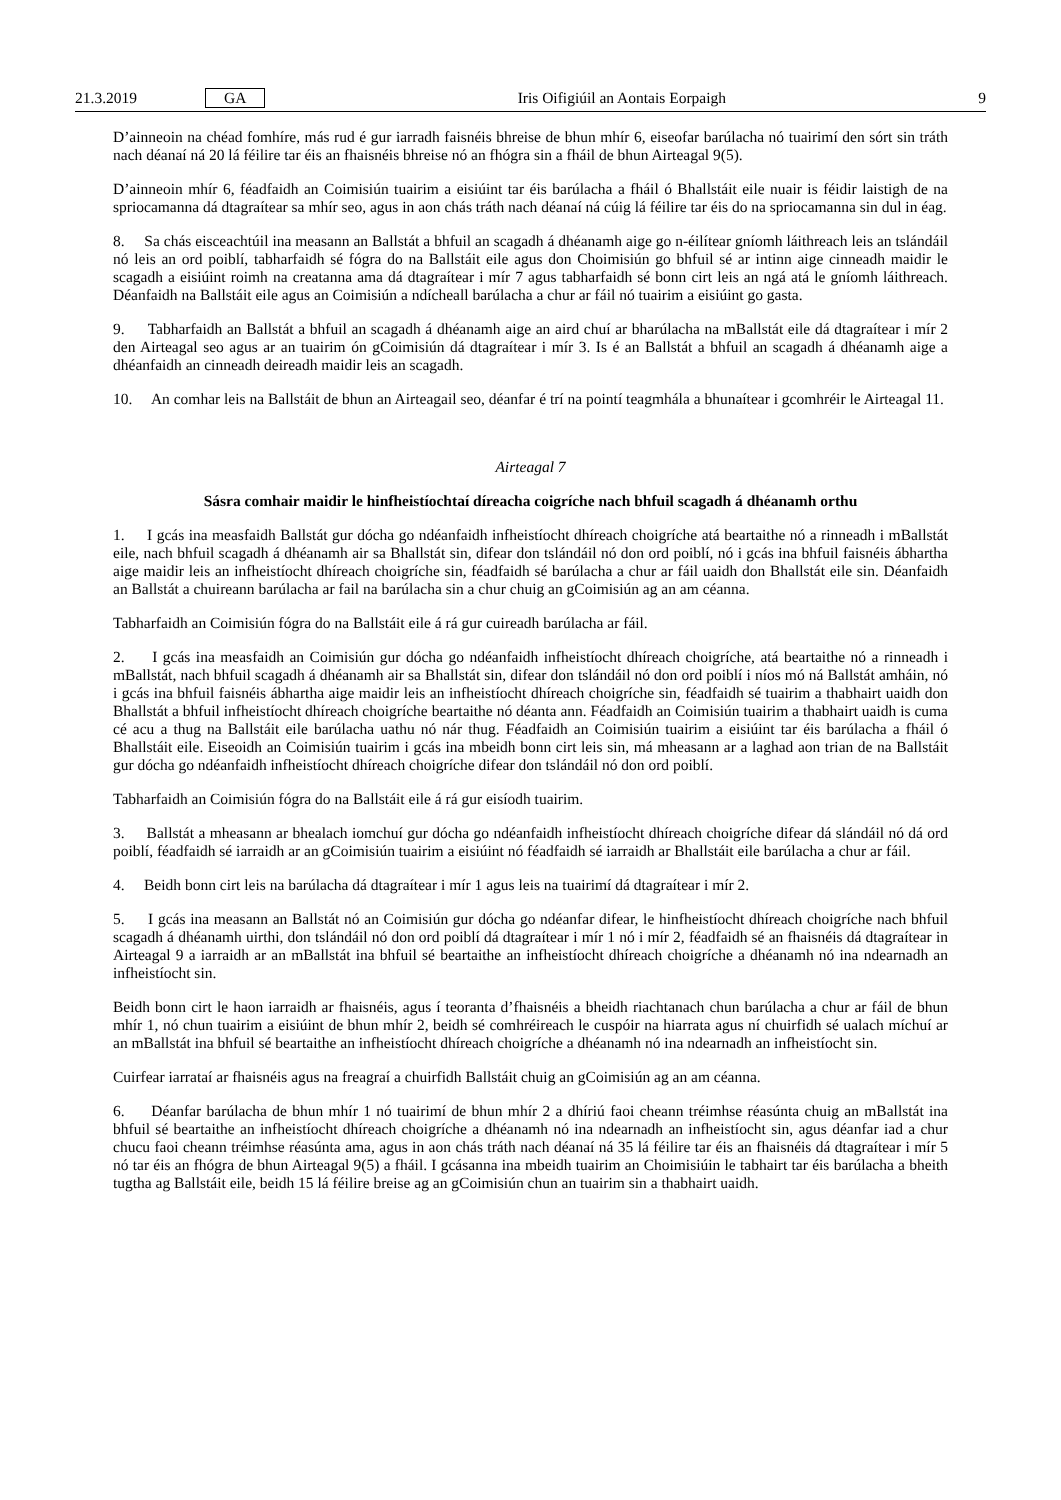21.3.2019 GA Iris Oifigiúil an Aontais Eorpaigh 9
D’ainneoin na chéad fomhíre, más rud é gur iarradh faisnéis bhreise de bhun mhír 6, eiseofar barúlacha nó tuairimí den sórt sin tráth nach déanaí ná 20 lá féilire tar éis an fhaisnéis bhreise nó an fhógra sin a fháil de bhun Airteagal 9(5).
D’ainneoin mhír 6, féadfaidh an Coimisiún tuairim a eisiúint tar éis barúlacha a fháil ó Bhallstáit eile nuair is féidir laistigh de na spriocamanna dá dtagraítear sa mhír seo, agus in aon chás tráth nach déanaí ná cúig lá féilire tar éis do na spriocamanna sin dul in éag.
8. Sa chás eisceachtúil ina measann an Ballstát a bhfuil an scagadh á dhéanamh aige go n-éilítear gníomh láithreach leis an tslándáil nó leis an ord poiblí, tabharfaidh sé fógra do na Ballstáit eile agus don Choimisiún go bhfuil sé ar intinn aige cinneadh maidir le scagadh a eisiúint roimh na creatanna ama dá dtagraítear i mír 7 agus tabharfaidh sé bonn cirt leis an ngá atá le gníomh láithreach. Déanfaidh na Ballstáit eile agus an Coimisiún a ndícheall barúlacha a chur ar fáil nó tuairim a eisiúint go gasta.
9. Tabharfaidh an Ballstát a bhfuil an scagadh á dhéanamh aige an aird chuí ar bharúlacha na mBallstát eile dá dtagraítear i mír 2 den Airteagal seo agus ar an tuairim ón gCoimisiún dá dtagraítear i mír 3. Is é an Ballstát a bhfuil an scagadh á dhéanamh aige a dhéanfaidh an cinneadh deireadh maidir leis an scagadh.
10. An comhar leis na Ballstáit de bhun an Airteagail seo, déanfar é trí na pointí teagmhála a bhunaítear i gcomhréir le Airteagal 11.
Airteagal 7
Sásra comhair maidir le hinfheistíochtaí díreacha coigríche nach bhfuil scagadh á dhéanamh orthu
1. I gcás ina measfaidh Ballstát gur dócha go ndéanfaidh infheistíocht dhíreach choigríche atá beartaithe nó a rinneadh i mBallstát eile, nach bhfuil scagadh á dhéanamh air sa Bhallstát sin, difear don tslándáil nó don ord poiblí, nó i gcás ina bhfuil faisnéis ábhartha aige maidir leis an infheistíocht dhíreach choigríche sin, féadfaidh sé barúlacha a chur ar fáil uaidh don Bhallstát eile sin. Déanfaidh an Ballstát a chuireann barúlacha ar fail na barúlacha sin a chur chuig an gCoimisiún ag an am céanna.
Tabharfaidh an Coimisiún fógra do na Ballstáit eile á rá gur cuireadh barúlacha ar fáil.
2. I gcás ina measfaidh an Coimisiún gur dócha go ndéanfaidh infheistíocht dhíreach choigríche, atá beartaithe nó a rinneadh i mBallstát, nach bhfuil scagadh á dhéanamh air sa Bhallstát sin, difear don tslándáil nó don ord poiblí i níos mó ná Ballstát amháin, nó i gcás ina bhfuil faisnéis ábhartha aige maidir leis an infheistíocht dhíreach choigríche sin, féadfaidh sé tuairim a thabhairt uaidh don Bhallstát a bhfuil infheistíocht dhíreach choigríche beartaithe nó déanta ann. Féadfaidh an Coimisiún tuairim a thabhairt uaidh is cuma cé acu a thug na Ballstáit eile barúlacha uathu nó nár thug. Féadfaidh an Coimisiún tuairim a eisiúint tar éis barúlacha a fháil ó Bhallstáit eile. Eiseoidh an Coimisiún tuairim i gcás ina mbeidh bonn cirt leis sin, má mheasann ar a laghad aon trian de na Ballstáit gur dócha go ndéanfaidh infheistíocht dhíreach choigríche difear don tslándáil nó don ord poiblí.
Tabharfaidh an Coimisiún fógra do na Ballstáit eile á rá gur eisíodh tuairim.
3. Ballstát a mheasann ar bhealach iomchuí gur dócha go ndéanfaidh infheistíocht dhíreach choigríche difear dá slándáil nó dá ord poiblí, féadfaidh sé iarraidh ar an gCoimisiún tuairim a eisiúint nó féadfaidh sé iarraidh ar Bhallstáit eile barúlacha a chur ar fáil.
4. Beidh bonn cirt leis na barúlacha dá dtagraítear i mír 1 agus leis na tuairimí dá dtagraítear i mír 2.
5. I gcás ina measann an Ballstát nó an Coimisiún gur dócha go ndéanfar difear, le hinfheistíocht dhíreach choigríche nach bhfuil scagadh á dhéanamh uirthi, don tslándáil nó don ord poiblí dá dtagraítear i mír 1 nó i mír 2, féadfaidh sé an fhaisnéis dá dtagraítear in Airteagal 9 a iarraidh ar an mBallstát ina bhfuil sé beartaithe an infheistíocht dhíreach choigríche a dhéanamh nó ina ndearnadh an infheistíocht sin.
Beidh bonn cirt le haon iarraidh ar fhaisnéis, agus í teoranta d’fhaisnéis a bheidh riachtanach chun barúlacha a chur ar fáil de bhun mhír 1, nó chun tuairim a eisiúint de bhun mhír 2, beidh sé comhréireach le cuspóir na hiarrata agus ní chuirfidh sé ualach míchuí ar an mBallstát ina bhfuil sé beartaithe an infheistíocht dhíreach choigríche a dhéanamh nó ina ndearnadh an infheistíocht sin.
Cuirfear iarrataí ar fhaisnéis agus na freagraí a chuirfidh Ballstáit chuig an gCoimisiún ag an am céanna.
6. Déanfar barúlacha de bhun mhír 1 nó tuairimí de bhun mhír 2 a dhíriú faoi cheann tréimhse réasúnta chuig an mBallstát ina bhfuil sé beartaithe an infheistíocht dhíreach choigríche a dhéanamh nó ina ndearnadh an infheistíocht sin, agus déanfar iad a chur chucu faoi cheann tréimhse réasúnta ama, agus in aon chás tráth nach déanaí ná 35 lá féilire tar éis an fhaisnéis dá dtagraítear i mír 5 nó tar éis an fhógra de bhun Airteagal 9(5) a fháil. I gcásanna ina mbeidh tuairim an Choimisiúin le tabhairt tar éis barúlacha a bheith tugtha ag Ballstáit eile, beidh 15 lá féilire breise ag an gCoimisiún chun an tuairim sin a thabhairt uaidh.